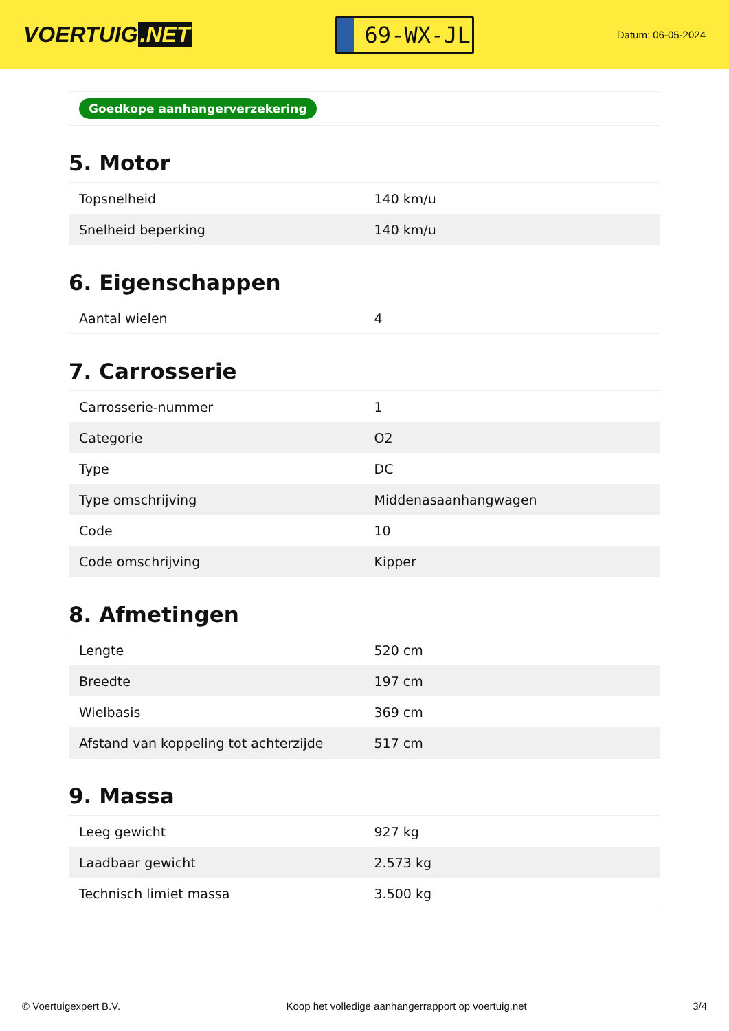VOERTUIG.NET
69-WX-JL
Datum: 06-05-2024
Goedkope aanhangerverzekering
5. Motor
| Topsnelheid | 140 km/u |
| Snelheid beperking | 140 km/u |
6. Eigenschappen
| Aantal wielen | 4 |
7. Carrosserie
| Carrosserie-nummer | 1 |
| Categorie | O2 |
| Type | DC |
| Type omschrijving | Middenasaanhangwagen |
| Code | 10 |
| Code omschrijving | Kipper |
8. Afmetingen
| Lengte | 520 cm |
| Breedte | 197 cm |
| Wielbasis | 369 cm |
| Afstand van koppeling tot achterzijde | 517 cm |
9. Massa
| Leeg gewicht | 927 kg |
| Laadbaar gewicht | 2.573 kg |
| Technisch limiet massa | 3.500 kg |
© Voertuigexpert B.V. Koop het volledige aanhangerrapport op voertuig.net 3/4